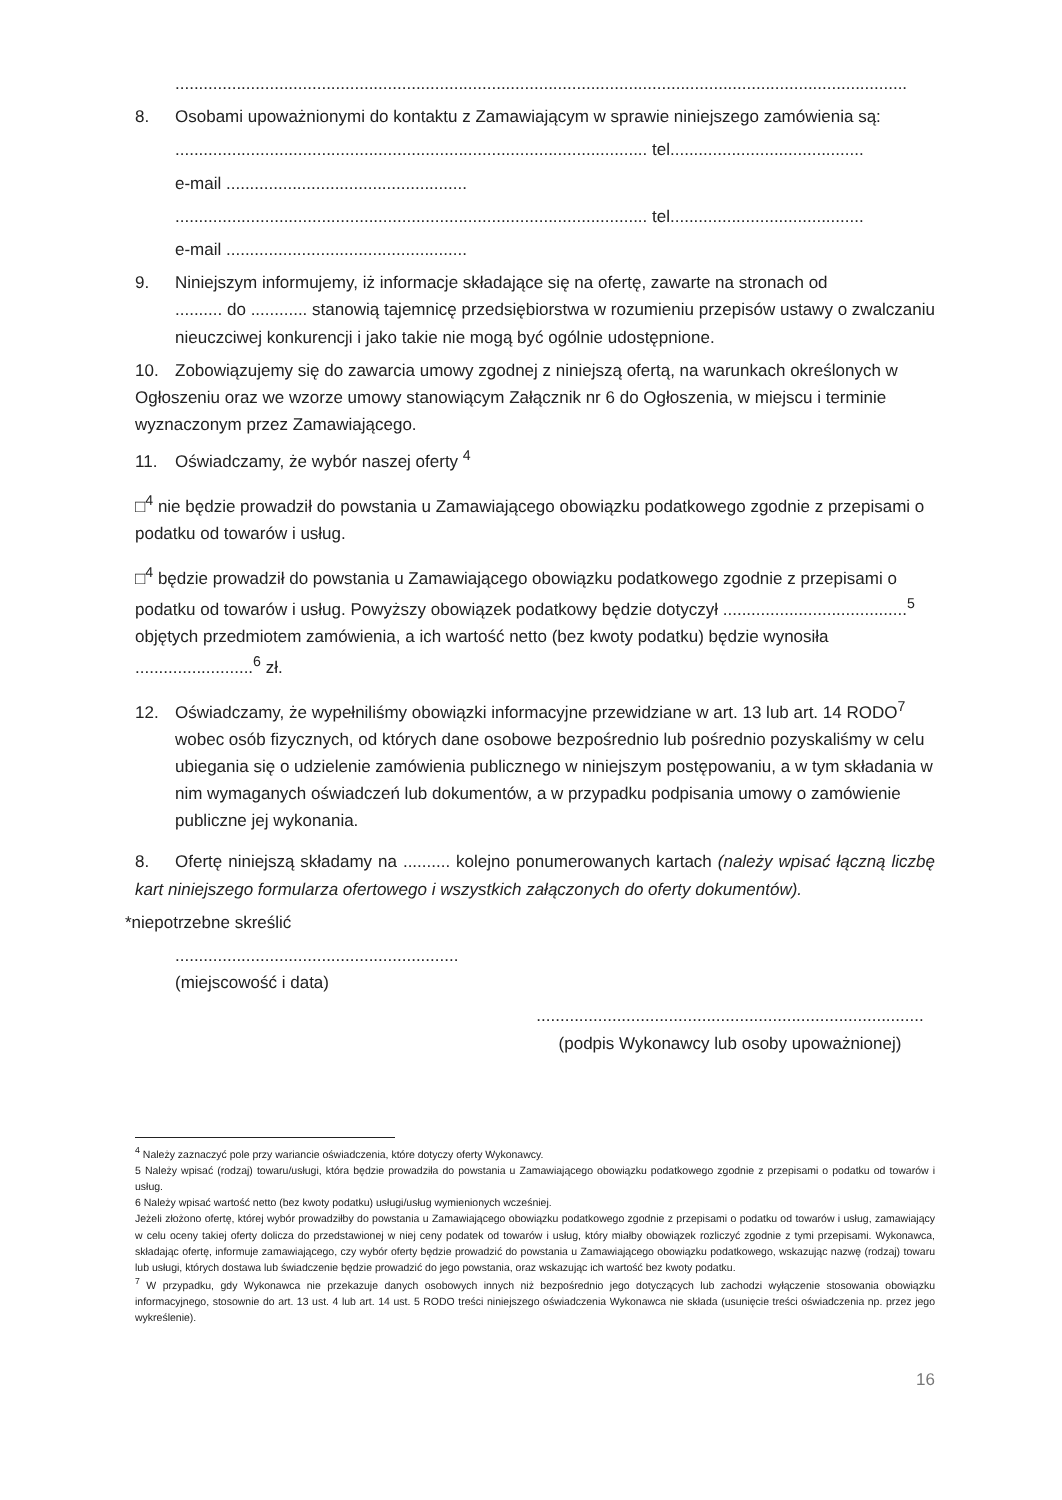...........................................................................................................................................................
8. Osobami upoważnionymi do kontaktu z Zamawiającym w sprawie niniejszego zamówienia są:
.................................................................................................... tel.........................................
e-mail ...................................................
.................................................................................................... tel.........................................
e-mail ...................................................
9. Niniejszym informujemy, iż informacje składające się na ofertę, zawarte na stronach od
.......... do ............ stanowią tajemnicę przedsiębiorstwa w rozumieniu przepisów ustawy o zwalczaniu nieuczciwej konkurencji i jako takie nie mogą być ogólnie udostępnione.
10. Zobowiązujemy się do zawarcia umowy zgodnej z niniejszą ofertą, na warunkach określonych w Ogłoszeniu oraz we wzorze umowy stanowiącym Załącznik nr 6 do Ogłoszenia, w miejscu i terminie wyznaczonym przez Zamawiającego.
11. Oświadczamy, że wybór naszej oferty <sup>4</sup>
□<sup>4</sup> nie będzie prowadził do powstania u Zamawiającego obowiązku podatkowego zgodnie z przepisami o podatku od towarów i usług.
□<sup>4</sup> będzie prowadził do powstania u Zamawiającego obowiązku podatkowego zgodnie z przepisami o podatku od towarów i usług. Powyższy obowiązek podatkowy będzie dotyczył .......................................<sup>5</sup> objętych przedmiotem zamówienia, a ich wartość netto (bez kwoty podatku) będzie wynosiła .........................<sup>6</sup> zł.
12. Oświadczamy, że wypełniliśmy obowiązki informacyjne przewidziane w art. 13 lub art. 14 RODO<sup>7</sup>
wobec osób fizycznych, od których dane osobowe bezpośrednio lub pośrednio pozyskaliśmy w celu ubiegania się o udzielenie zamówienia publicznego w niniejszym postępowaniu, a w tym składania w nim wymaganych oświadczeń lub dokumentów, a w przypadku podpisania umowy o zamówienie publiczne jej wykonania.
8. Ofertę niniejszą składamy na .......... kolejno ponumerowanych kartach (należy wpisać łączną liczbę kart niniejszego formularza ofertowego i wszystkich załączonych do oferty dokumentów).
*niepotrzebne skreślić
............................................................
(miejscowość i data)
..................................................................................
(podpis Wykonawcy lub osoby upoważnionej)
<sup>4</sup> Należy zaznaczyć pole przy wariancie oświadczenia, które dotyczy oferty Wykonawcy.
5 Należy wpisać (rodzaj) towaru/usługi, która będzie prowadziła do powstania u Zamawiającego obowiązku podatkowego zgodnie z przepisami o podatku od towarów i usług.
6 Należy wpisać wartość netto (bez kwoty podatku) usługi/usług wymienionych wcześniej.
Jeżeli złożono ofertę, której wybór prowadziłby do powstania u Zamawiającego obowiązku podatkowego zgodnie z przepisami o podatku od towarów i usług, zamawiający w celu oceny takiej oferty dolicza do przedstawionej w niej ceny podatek od towarów i usług, który miałby obowiązek rozliczyć zgodnie z tymi przepisami. Wykonawca, składając ofertę, informuje zamawiającego, czy wybór oferty będzie prowadzić do powstania u Zamawiającego obowiązku podatkowego, wskazując nazwę (rodzaj) towaru lub usługi, których dostawa lub świadczenie będzie prowadzić do jego powstania, oraz wskazując ich wartość bez kwoty podatku.
<sup>7</sup> W przypadku, gdy Wykonawca nie przekazuje danych osobowych innych niż bezpośrednio jego dotyczących lub zachodzi wyłączenie stosowania obowiązku informacyjnego, stosownie do art. 13 ust. 4 lub art. 14 ust. 5 RODO treści niniejszego oświadczenia Wykonawca nie składa (usunięcie treści oświadczenia np. przez jego wykreślenie).
16